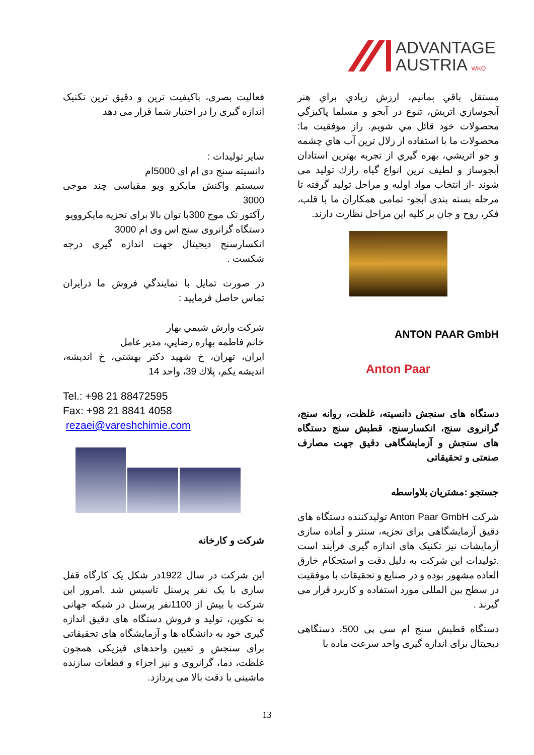ADVANTAGE
AUSTRIA WKO
مستقل باقي بمانيم، ارزش زيادي براي هنر آبجوسازي اتريش، تنوع در آبجو و مسلما پاكيزگي محصولات خود قائل مي شويم. راز موفقيت ما: محصولات ما با استفاده از زلال ترين آب هاي چشمه و جو اتريشي، بهره گيري از تجربه بهترين استادان آبجوساز و لطيف ترين انواع گياه رازك توليد مى شوند -از انتخاب مواد اوليه و مراحل توليد گرفته تا مرحله بسته بندى آبجو- تمامى همكاران ما با قلب، فكر، روح و جان بر كليه اين مراحل نظارت دارند.
ANTON PAAR GmbH
Anton Paar
دستگاه های سنجش دانسیته، غلظت، روانه سنج، گرانروی سنج، انکسارسنج، قطبش سنج دستگاه های سنجش و آزمایشگاهی دقیق جهت مصارف صنعتی و تحقیقاتی
جستجو :مشتریان بلاواسطه
شرکت Anton Paar GmbH تولیدکننده دستگاه های دقیق آزمایشگاهی برای تجزیه، سنتز و آماده سازی آزمایشات نیز تکنیک های اندازه گیری فرآیند است .تولیدات این شرکت به دلیل دقت و استحکام خارق العاده مشهور بوده و در صنایع و تحقیقات با موفقیت در سطح بین المللی مورد استفاده و کاربرد قرار می گیرند .
دستگاه قطبش سنج ام سی پی 500، دستگاهی دیجیتال برای اندازه گیری واحد سرعت ماده با
فعالیت بصری، باکیفیت ترین و دقیق ترین تکنیک اندازه گیری را در اختیار شما قرار می دهد
سایر تولیدات :
دانسیته سنج دی ام ای 5000ام
سیستم واکنش مایکرو ویو مقیاسی چند موجی 3000
رآکتور تک موج 300با توان بالا برای تجزیه مایکروویو
دستگاه گرانروی سنج اس وی ام 3000
انکسارسنج دیجیتال جهت اندازه گیری درجه شکست .
در صورت تمايل با نمايندگي فروش ما درايران تماس حاصل فرماييد :
شركت وارش شيمي بهار
خانم فاطمه بهاره رضايي، مدير عامل
ايران، تهران، خ شهيد دكتر بهشتي، خ انديشه، انديشه يكم، پلاك 39، واحد 14
Tel.: +98 21 88472595
Fax: +98 21 8841 4058
rezaei@vareshchimie.com
شرکت و کارخانه
این شرکت در سال 1922در شکل یک کارگاه قفل سازی با یک نفر پرسنل تاسیس شد .امروز این شرکت با بیش از 1100نفر پرسنل در شبکه جهانی به تکوین، تولید و فروش دستگاه های دقیق اندازه گیری خود به دانشگاه ها و آزمایشگاه های تحقیقاتی برای سنجش و تعیین واحدهای فیزیکی همچون غلظت، دما، گرانروی و نیز اجزاء و قطعات سازنده ماشینی با دقت بالا می پردازد.
13